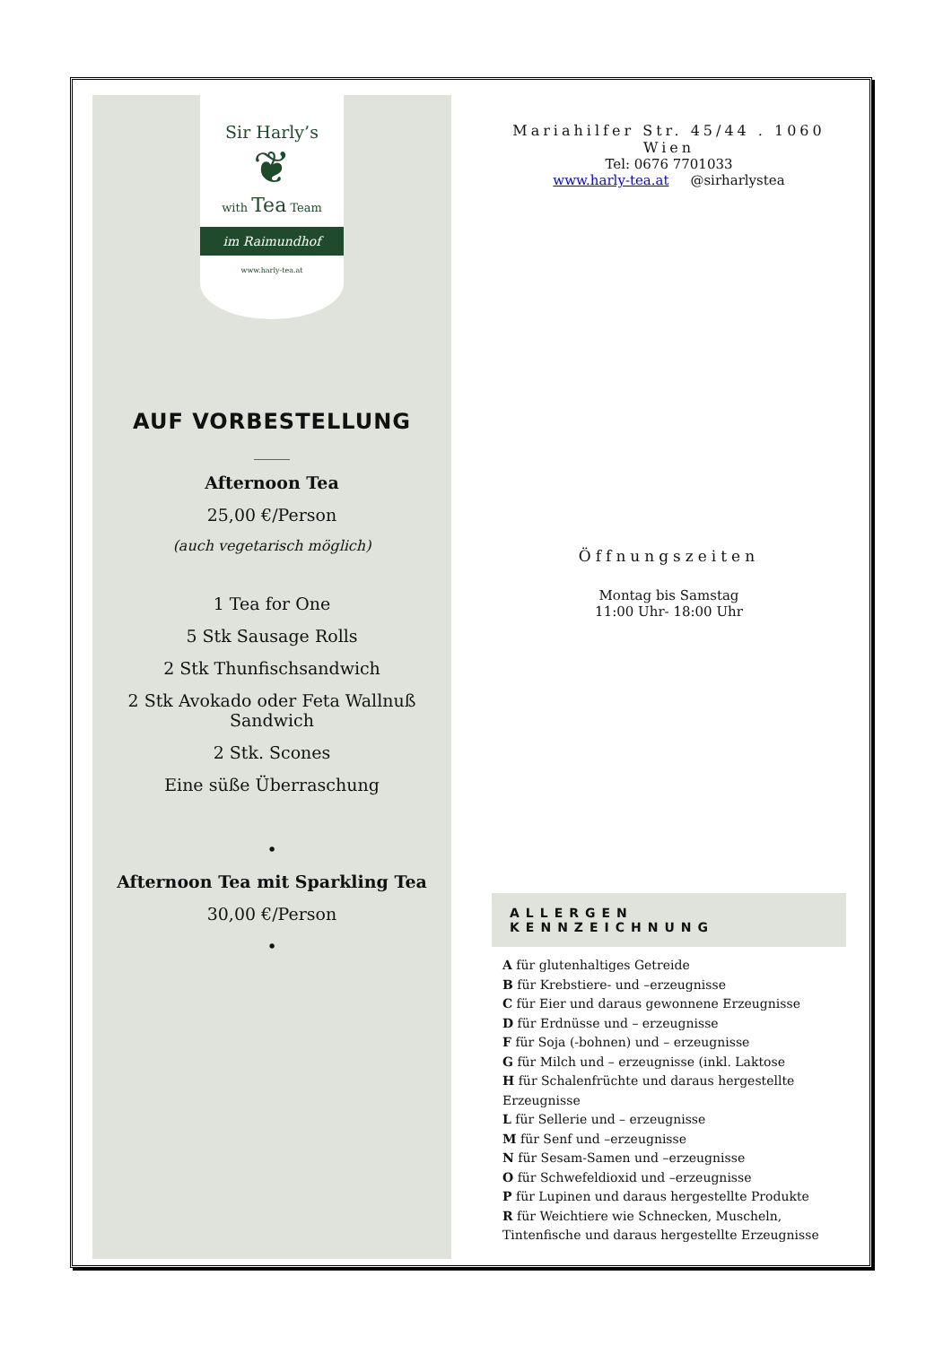Sir Harly’s
❦
with Tea Team
im Raimundhof
www.harly-tea.at
AUF VORBESTELLUNG
_____
Afternoon Tea
25,00 €/Person
(auch vegetarisch möglich)
1 Tea for One
5 Stk Sausage Rolls
2 Stk Thunfischsandwich
2 Stk Avokado oder Feta Wallnuß
Sandwich
2 Stk. Scones
Eine süße Überraschung
•
Afternoon Tea mit Sparkling Tea
30,00 €/Person
•
Mariahilfer Str. 45/44 . 1060 Wien
Tel: 0676 7701033
www.harly-tea.at @sirharlystea
Öffnungszeiten
Montag bis Samstag
11:00 Uhr- 18:00 Uhr
ALLERGEN KENNZEICHNUNG
A für glutenhaltiges Getreide
B für Krebstiere- und –erzeugnisse
C für Eier und daraus gewonnene Erzeugnisse
D für Erdnüsse und – erzeugnisse
F für Soja (-bohnen) und – erzeugnisse
G für Milch und – erzeugnisse (inkl. Laktose
H für Schalenfrüchte und daraus hergestellte Erzeugnisse
L für Sellerie und – erzeugnisse
M für Senf und –erzeugnisse
N für Sesam-Samen und –erzeugnisse
O für Schwefeldioxid und –erzeugnisse
P für Lupinen und daraus hergestellte Produkte
R für Weichtiere wie Schnecken, Muscheln, Tintenfische und daraus hergestellte Erzeugnisse